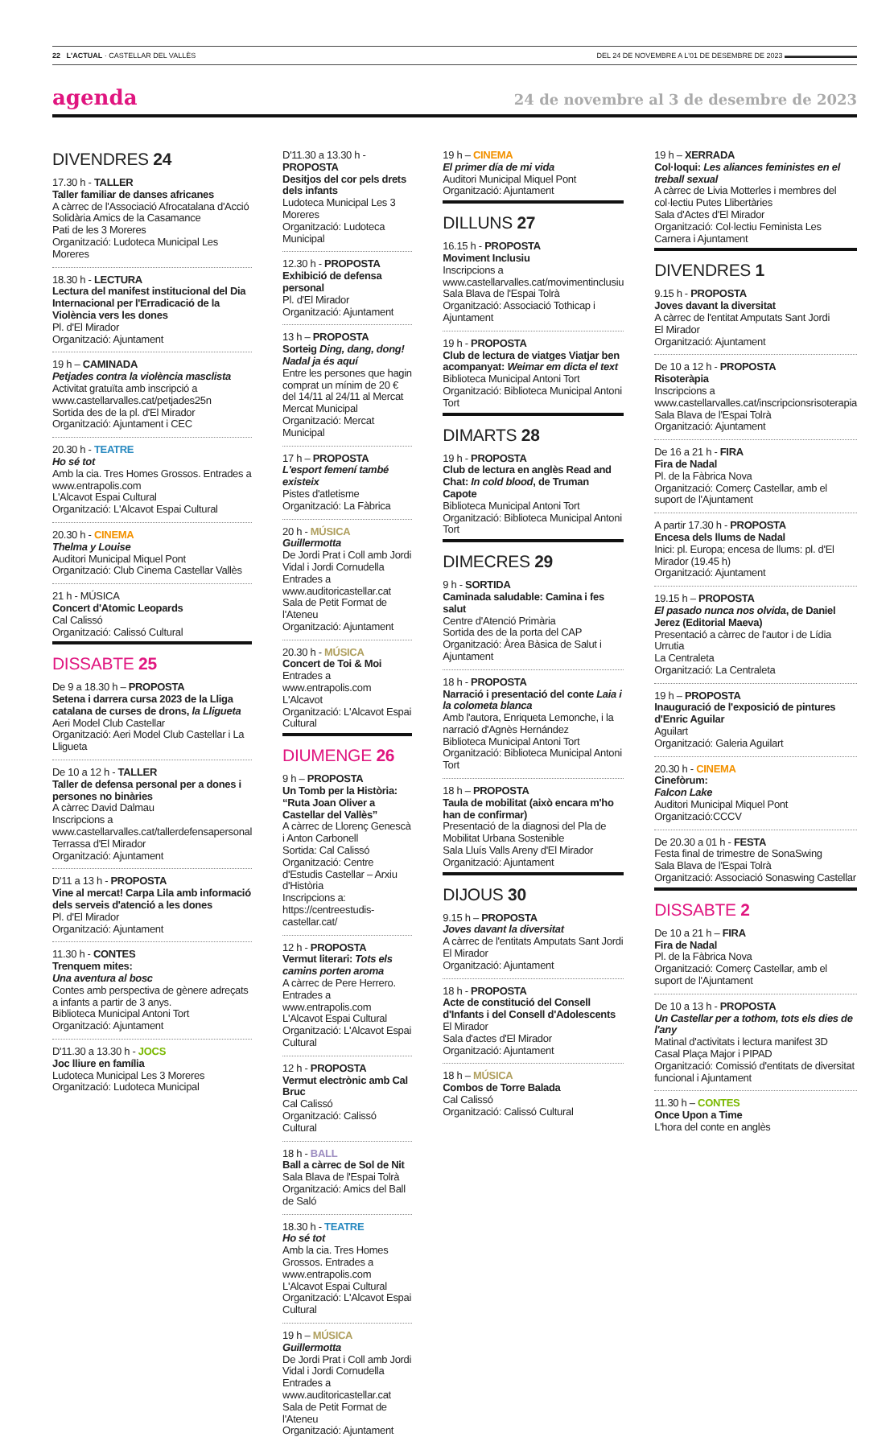22 L'ACTUAL · CASTELLAR DEL VALLÈS DEL 24 DE NOVEMBRE A L'01 DE DESEMBRE DE 2023 ▬▬▬▬▬▬▬▬▬▬
agenda
24 de novembre al 3 de desembre de 2023
DIVENDRES 24
17.30 h - TALLER
Taller familiar de danses africanes
A càrrec de l'Associació Afrocatalana d'Acció Solidària Amics de la Casamance
Pati de les 3 Moreres
Organització: Ludoteca Municipal Les Moreres
18.30 h - LECTURA
Lectura del manifest institucional del Dia Internacional per l'Erradicació de la Violència vers les dones
Pl. d'El Mirador
Organització: Ajuntament
19 h – CAMINADA
Petjades contra la violència masclista
Activitat gratuïta amb inscripció a www.castellarvalles.cat/petjades25n
Sortida des de la pl. d'El Mirador
Organització: Ajuntament i CEC
20.30 h - TEATRE
Ho sé tot
Amb la cia. Tres Homes Grossos. Entrades a www.entrapolis.com
L'Alcavot Espai Cultural
Organització: L'Alcavot Espai Cultural
20.30 h - CINEMA
Thelma y Louise
Auditori Municipal Miquel Pont
Organització: Club Cinema Castellar Vallès
21 h - MÚSICA
Concert d'Atomic Leopards
Cal Calissó
Organització: Calissó Cultural
DISSABTE 25
De 9 a 18.30 h – PROPOSTA
Setena i darrera cursa 2023 de la Lliga catalana de curses de drons, la Lligueta
Aeri Model Club Castellar
Organització: Aeri Model Club Castellar i La Lligueta
De 10 a 12 h - TALLER
Taller de defensa personal per a dones i persones no binàries
A càrrec David Dalmau
Inscripcions a www.castellarvalles.cat/tallerdefensapersonal
Terrassa d'El Mirador
Organització: Ajuntament
D'11 a 13 h - PROPOSTA
Vine al mercat! Carpa Lila amb informació dels serveis d'atenció a les dones
Pl. d'El Mirador
Organització: Ajuntament
11.30 h - CONTES
Trenquem mites:
Una aventura al bosc
Contes amb perspectiva de gènere adreçats a infants a partir de 3 anys.
Biblioteca Municipal Antoni Tort
Organització: Ajuntament
D'11.30 a 13.30 h - JOCS
Joc lliure en família
Ludoteca Municipal Les 3 Moreres
Organització: Ludoteca Municipal
D'11.30 a 13.30 h - PROPOSTA
Desitjos del cor pels drets dels infants
Ludoteca Municipal Les 3 Moreres
Organització: Ludoteca Municipal
12.30 h - PROPOSTA
Exhibició de defensa personal
Pl. d'El Mirador
Organització: Ajuntament
13 h – PROPOSTA
Sorteig Ding, dang, dong! Nadal ja és aquí
Entre les persones que hagin comprat un mínim de 20 € del 14/11 al 24/11 al Mercat
Mercat Municipal
Organització: Mercat Municipal
17 h – PROPOSTA
L'esport femení també existeix
Pistes d'atletisme
Organització: La Fàbrica
20 h - MÚSICA
Guillermotta
De Jordi Prat i Coll amb Jordi Vidal i Jordi Cornudella
Entrades a www.auditoricastellar.cat
Sala de Petit Format de l'Ateneu
Organització: Ajuntament
20.30 h - MÚSICA
Concert de Toi & Moi
Entrades a www.entrapolis.com
L'Alcavot
Organització: L'Alcavot Espai Cultural
DIUMENGE 26
9 h – PROPOSTA
Un Tomb per la Història: “Ruta Joan Oliver a Castellar del Vallès”
A càrrec de Llorenç Genescà i Anton Carbonell
Sortida: Cal Calissó
Organització: Centre d'Estudis Castellar – Arxiu d'Història
Inscripcions a: https://centreestudis-castellar.cat/
12 h - PROPOSTA
Vermut literari: Tots els camins porten aroma
A càrrec de Pere Herrero. Entrades a www.entrapolis.com
L'Alcavot Espai Cultural
Organització: L'Alcavot Espai Cultural
12 h - PROPOSTA
Vermut electrònic amb Cal Bruc
Cal Calissó
Organització: Calissó Cultural
18 h - BALL
Ball a càrrec de Sol de Nit
Sala Blava de l'Espai Tolrà
Organització: Amics del Ball de Saló
18.30 h - TEATRE
Ho sé tot
Amb la cia. Tres Homes Grossos. Entrades a www.entrapolis.com
L'Alcavot Espai Cultural
Organització: L'Alcavot Espai Cultural
19 h – MÚSICA
Guillermotta
De Jordi Prat i Coll amb Jordi Vidal i Jordi Cornudella
Entrades a www.auditoricastellar.cat
Sala de Petit Format de l'Ateneu
Organització: Ajuntament
19 h – CINEMA
El primer día de mi vida
Auditori Municipal Miquel Pont
Organització: Ajuntament
DILLUNS 27
16.15 h - PROPOSTA
Moviment Inclusiu
Inscripcions a www.castellarvalles.cat/movimentinclusiu
Sala Blava de l'Espai Tolrà
Organització: Associació Tothicap i Ajuntament
19 h - PROPOSTA
Club de lectura de viatges Viatjar ben acompanyat: Weimar em dicta el text
Biblioteca Municipal Antoni Tort
Organització: Biblioteca Municipal Antoni Tort
DIMARTS 28
19 h - PROPOSTA
Club de lectura en anglès Read and Chat: In cold blood, de Truman Capote
Biblioteca Municipal Antoni Tort
Organització: Biblioteca Municipal Antoni Tort
DIMECRES 29
9 h - SORTIDA
Caminada saludable: Camina i fes salut
Centre d'Atenció Primària
Sortida des de la porta del CAP
Organització: Àrea Bàsica de Salut i Ajuntament
18 h - PROPOSTA
Narració i presentació del conte Laia i la colometa blanca
Amb l'autora, Enriqueta Lemonche, i la narració d'Agnès Hernández
Biblioteca Municipal Antoni Tort
Organització: Biblioteca Municipal Antoni Tort
18 h – PROPOSTA
Taula de mobilitat (això encara m'ho han de confirmar)
Presentació de la diagnosi del Pla de Mobilitat Urbana Sostenible
Sala Lluís Valls Areny d'El Mirador
Organització: Ajuntament
DIJOUS 30
9.15 h – PROPOSTA
Joves davant la diversitat
A càrrec de l'entitats Amputats Sant Jordi
El Mirador
Organització: Ajuntament
18 h - PROPOSTA
Acte de constitució del Consell d'Infants i del Consell d'Adolescents
El Mirador
Sala d'actes d'El Mirador
Organització: Ajuntament
18 h – MÚSICA
Combos de Torre Balada
Cal Calissó
Organització: Calissó Cultural
19 h – XERRADA
Col·loqui: Les aliances feministes en el treball sexual
A càrrec de Livia Motterles i membres del col·lectiu Putes Llibertàries
Sala d'Actes d'El Mirador
Organització: Col·lectiu Feminista Les Carnera i Ajuntament
DIVENDRES 1
9.15 h - PROPOSTA
Joves davant la diversitat
A càrrec de l'entitat Amputats Sant Jordi
El Mirador
Organització: Ajuntament
De 10 a 12 h - PROPOSTA
Risoteràpia
Inscripcions a www.castellarvalles.cat/inscripcionsrisoterapia
Sala Blava de l'Espai Tolrà
Organització: Ajuntament
De 16 a 21 h - FIRA
Fira de Nadal
Pl. de la Fàbrica Nova
Organització: Comerç Castellar, amb el suport de l'Ajuntament
A partir 17.30 h - PROPOSTA
Encesa dels llums de Nadal
Inici: pl. Europa; encesa de llums: pl. d'El Mirador (19.45 h)
Organització: Ajuntament
19.15 h – PROPOSTA
El pasado nunca nos olvida, de Daniel Jerez (Editorial Maeva)
Presentació a càrrec de l'autor i de Lídia Urrutia
La Centraleta
Organització: La Centraleta
19 h – PROPOSTA
Inauguració de l'exposició de pintures d'Enric Aguilar
Aguilart
Organització: Galeria Aguilart
20.30 h - CINEMA
Cinefòrum:
Falcon Lake
Auditori Municipal Miquel Pont
Organització:CCCV
De 20.30 a 01 h - FESTA
Festa final de trimestre de SonaSwing
Sala Blava de l'Espai Tolrà
Organització: Associació Sonaswing Castellar
DISSABTE 2
De 10 a 21 h – FIRA
Fira de Nadal
Pl. de la Fàbrica Nova
Organització: Comerç Castellar, amb el suport de l'Ajuntament
De 10 a 13 h - PROPOSTA
Un Castellar per a tothom, tots els dies de l'any
Matinal d'activitats i lectura manifest 3D
Casal Plaça Major i PIPAD
Organització: Comissió d'entitats de diversitat funcional i Ajuntament
11.30 h – CONTES
Once Upon a Time
L'hora del conte en anglès